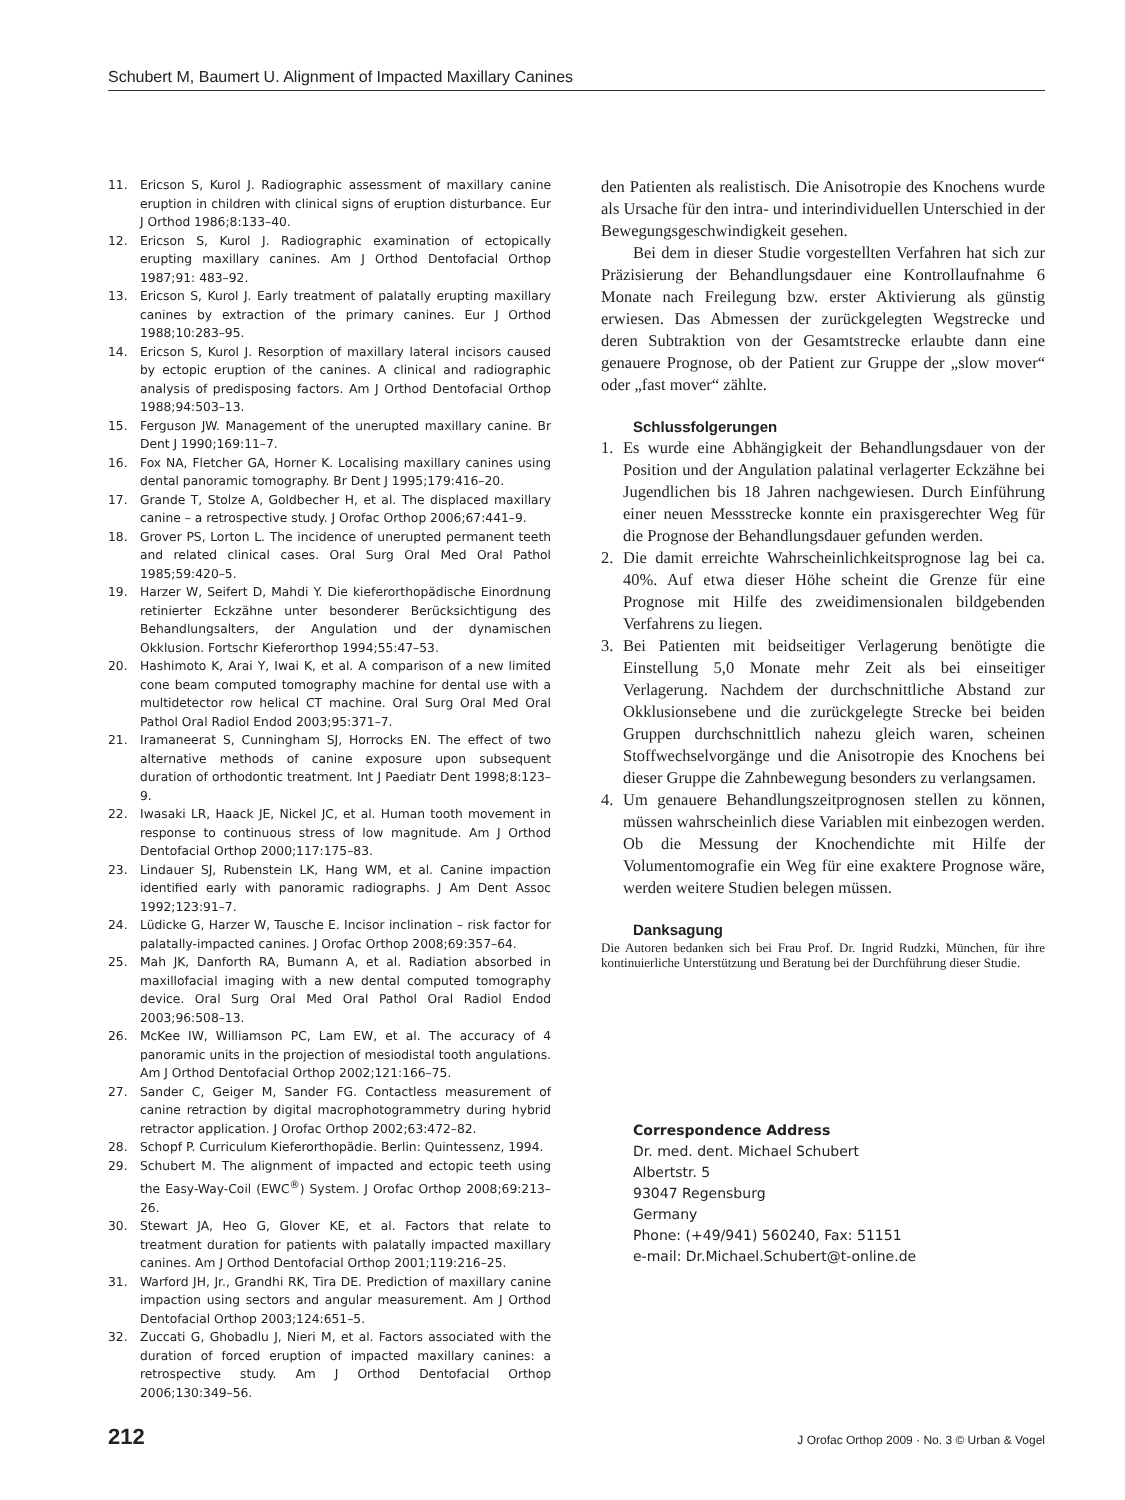Schubert M, Baumert U. Alignment of Impacted Maxillary Canines
11. Ericson S, Kurol J. Radiographic assessment of maxillary canine eruption in children with clinical signs of eruption disturbance. Eur J Orthod 1986;8:133–40.
12. Ericson S, Kurol J. Radiographic examination of ectopically erupting maxillary canines. Am J Orthod Dentofacial Orthop 1987;91: 483–92.
13. Ericson S, Kurol J. Early treatment of palatally erupting maxillary canines by extraction of the primary canines. Eur J Orthod 1988;10:283–95.
14. Ericson S, Kurol J. Resorption of maxillary lateral incisors caused by ectopic eruption of the canines. A clinical and radiographic analysis of predisposing factors. Am J Orthod Dentofacial Orthop 1988;94:503–13.
15. Ferguson JW. Management of the unerupted maxillary canine. Br Dent J 1990;169:11–7.
16. Fox NA, Fletcher GA, Horner K. Localising maxillary canines using dental panoramic tomography. Br Dent J 1995;179:416–20.
17. Grande T, Stolze A, Goldbecher H, et al. The displaced maxillary canine – a retrospective study. J Orofac Orthop 2006;67:441–9.
18. Grover PS, Lorton L. The incidence of unerupted permanent teeth and related clinical cases. Oral Surg Oral Med Oral Pathol 1985;59:420–5.
19. Harzer W, Seifert D, Mahdi Y. Die kieferorthopädische Einordnung retinierter Eckzähne unter besonderer Berücksichtigung des Behandlungsalters, der Angulation und der dynamischen Okklusion. Fortschr Kieferorthop 1994;55:47–53.
20. Hashimoto K, Arai Y, Iwai K, et al. A comparison of a new limited cone beam computed tomography machine for dental use with a multidetector row helical CT machine. Oral Surg Oral Med Oral Pathol Oral Radiol Endod 2003;95:371–7.
21. Iramaneerat S, Cunningham SJ, Horrocks EN. The effect of two alternative methods of canine exposure upon subsequent duration of orthodontic treatment. Int J Paediatr Dent 1998;8:123–9.
22. Iwasaki LR, Haack JE, Nickel JC, et al. Human tooth movement in response to continuous stress of low magnitude. Am J Orthod Dentofacial Orthop 2000;117:175–83.
23. Lindauer SJ, Rubenstein LK, Hang WM, et al. Canine impaction identified early with panoramic radiographs. J Am Dent Assoc 1992;123:91–7.
24. Lüdicke G, Harzer W, Tausche E. Incisor inclination – risk factor for palatally-impacted canines. J Orofac Orthop 2008;69:357–64.
25. Mah JK, Danforth RA, Bumann A, et al. Radiation absorbed in maxillofacial imaging with a new dental computed tomography device. Oral Surg Oral Med Oral Pathol Oral Radiol Endod 2003;96:508–13.
26. McKee IW, Williamson PC, Lam EW, et al. The accuracy of 4 panoramic units in the projection of mesiodistal tooth angulations. Am J Orthod Dentofacial Orthop 2002;121:166–75.
27. Sander C, Geiger M, Sander FG. Contactless measurement of canine retraction by digital macrophotogrammetry during hybrid retractor application. J Orofac Orthop 2002;63:472–82.
28. Schopf P. Curriculum Kieferorthopädie. Berlin: Quintessenz, 1994.
29. Schubert M. The alignment of impacted and ectopic teeth using the Easy-Way-Coil (EWC<sup>®</sup>) System. J Orofac Orthop 2008;69:213–26.
30. Stewart JA, Heo G, Glover KE, et al. Factors that relate to treatment duration for patients with palatally impacted maxillary canines. Am J Orthod Dentofacial Orthop 2001;119:216–25.
31. Warford JH, Jr., Grandhi RK, Tira DE. Prediction of maxillary canine impaction using sectors and angular measurement. Am J Orthod Dentofacial Orthop 2003;124:651–5.
32. Zuccati G, Ghobadlu J, Nieri M, et al. Factors associated with the duration of forced eruption of impacted maxillary canines: a retrospective study. Am J Orthod Dentofacial Orthop 2006;130:349–56.
den Patienten als realistisch. Die Anisotropie des Knochens wurde als Ursache für den intra- und interindividuellen Unterschied in der Bewegungsgeschwindigkeit gesehen.
Bei dem in dieser Studie vorgestellten Verfahren hat sich zur Präzisierung der Behandlungsdauer eine Kontrollaufnahme 6 Monate nach Freilegung bzw. erster Aktivierung als günstig erwiesen. Das Abmessen der zurückgelegten Wegstrecke und deren Subtraktion von der Gesamtstrecke erlaubte dann eine genauere Prognose, ob der Patient zur Gruppe der „slow mover“ oder „fast mover“ zählte.
Schlussfolgerungen
1. Es wurde eine Abhängigkeit der Behandlungsdauer von der Position und der Angulation palatinal verlagerter Eckzähne bei Jugendlichen bis 18 Jahren nachgewiesen. Durch Einführung einer neuen Messstrecke konnte ein praxisgerechter Weg für die Prognose der Behandlungsdauer gefunden werden.
2. Die damit erreichte Wahrscheinlichkeitsprognose lag bei ca. 40%. Auf etwa dieser Höhe scheint die Grenze für eine Prognose mit Hilfe des zweidimensionalen bildgebenden Verfahrens zu liegen.
3. Bei Patienten mit beidseitiger Verlagerung benötigte die Einstellung 5,0 Monate mehr Zeit als bei einseitiger Verlagerung. Nachdem der durchschnittliche Abstand zur Okklusionsebene und die zurückgelegte Strecke bei beiden Gruppen durchschnittlich nahezu gleich waren, scheinen Stoffwechselvorgänge und die Anisotropie des Knochens bei dieser Gruppe die Zahnbewegung besonders zu verlangsamen.
4. Um genauere Behandlungszeitprognosen stellen zu können, müssen wahrscheinlich diese Variablen mit einbezogen werden. Ob die Messung der Knochendichte mit Hilfe der Volumentomografie ein Weg für eine exaktere Prognose wäre, werden weitere Studien belegen müssen.
Danksagung
Die Autoren bedanken sich bei Frau Prof. Dr. Ingrid Rudzki, München, für ihre kontinuierliche Unterstützung und Beratung bei der Durchführung dieser Studie.
Correspondence Address
Dr. med. dent. Michael Schubert
Albertstr. 5
93047 Regensburg
Germany
Phone: (+49/941) 560240, Fax: 51151
e-mail: Dr.Michael.Schubert@t-online.de
212 J Orofac Orthop 2009 · No. 3 © Urban & Vogel